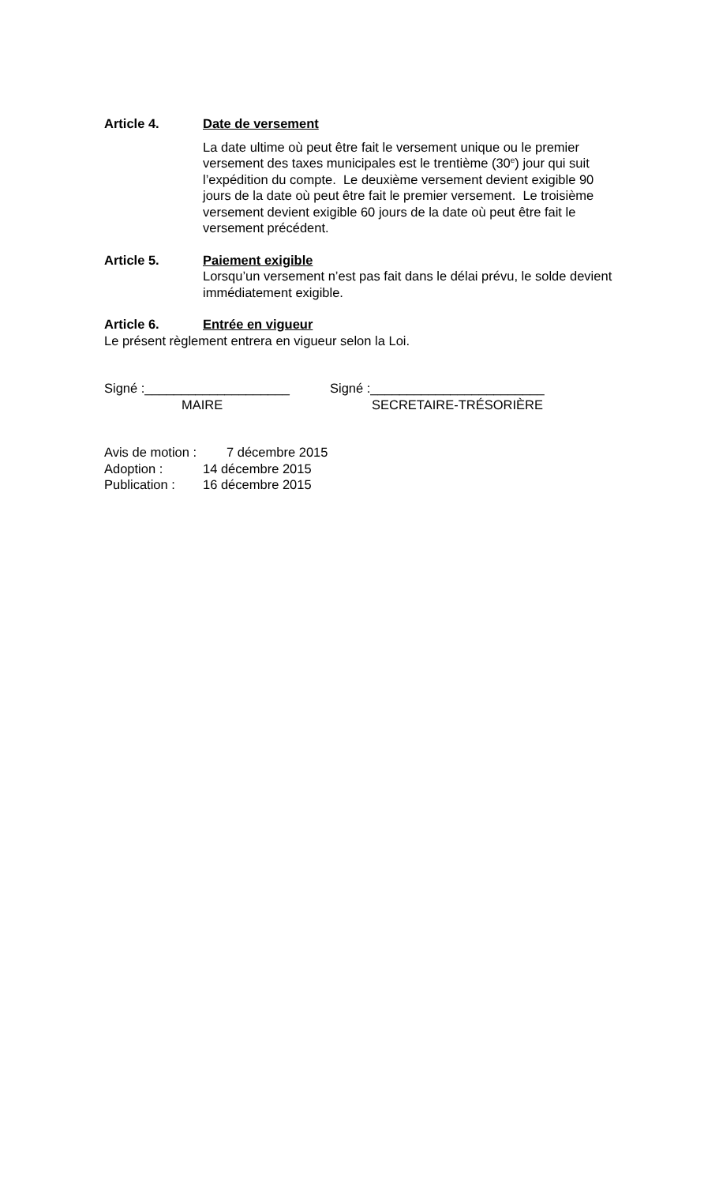Article 4. Date de versement
La date ultime où peut être fait le versement unique ou le premier versement des taxes municipales est le trentième (30<sup>e</sup>) jour qui suit l’expédition du compte. Le deuxième versement devient exigible 90 jours de la date où peut être fait le premier versement. Le troisième versement devient exigible 60 jours de la date où peut être fait le versement précédent.
Article 5. Paiement exigible
Lorsqu’un versement n’est pas fait dans le délai prévu, le solde devient immédiatement exigible.
Article 6. Entrée en vigueur
Le présent règlement entrera en vigueur selon la Loi.
Signé :____________________
MAIRE
Signé :________________________
SECRETAIRE-TRÉSORIÈRE
Avis de motion :
7 décembre 2015
Adoption : 14 décembre 2015
Publication :
16 décembre 2015